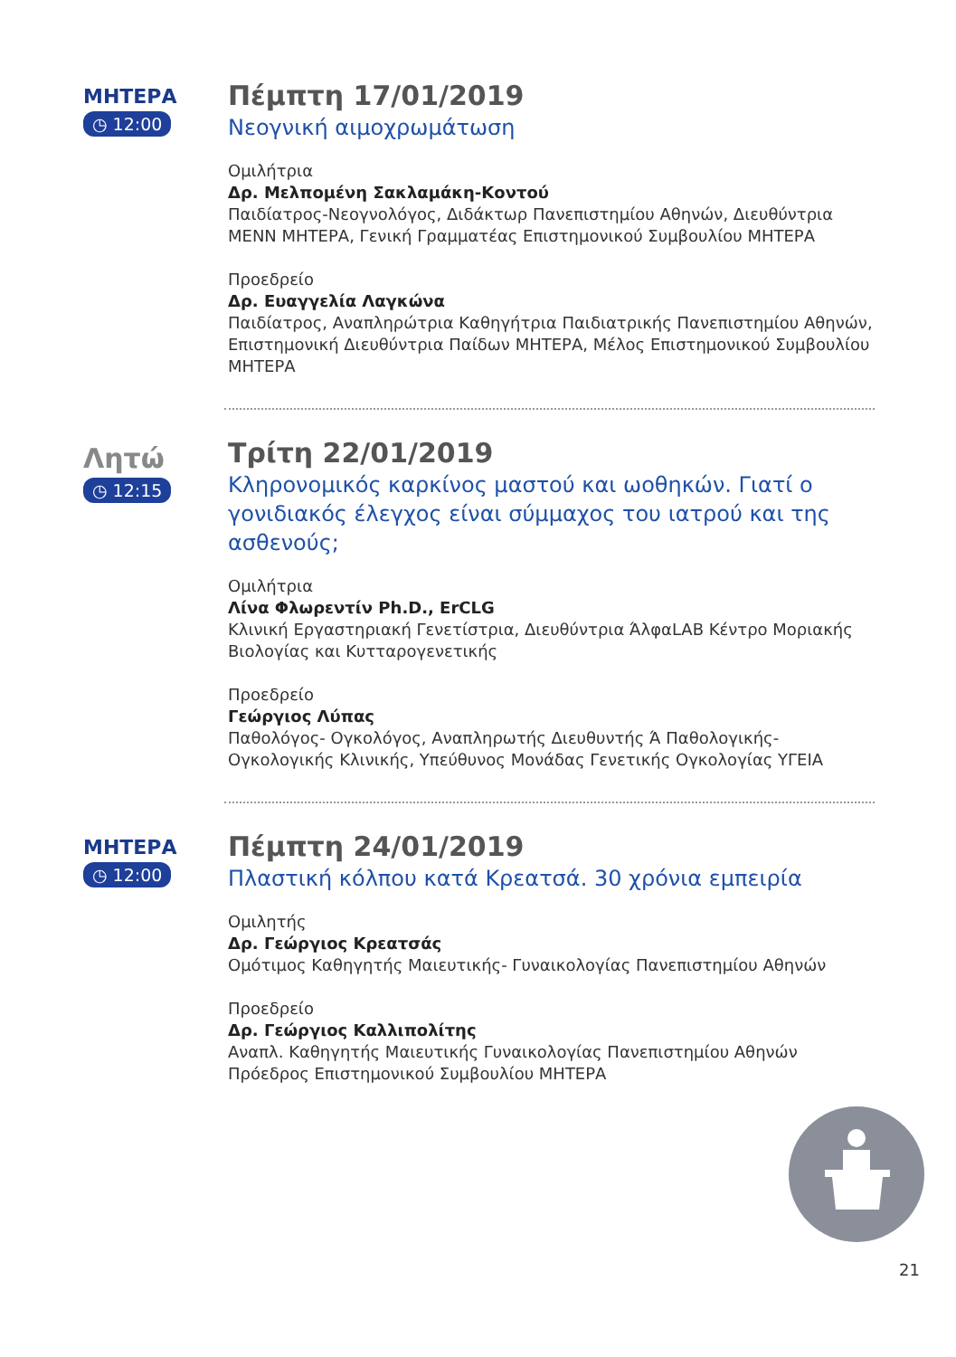ΜΗΤΕΡΑ
◷ 12:00
Πέμπτη 17/01/2019
Νεογνική αιμοχρωμάτωση
Ομιλήτρια
Δρ. Μελπομένη Σακλαμάκη-Κοντού
Παιδίατρος-Νεογνολόγος, Διδάκτωρ Πανεπιστημίου Αθηνών, Διευθύντρια ΜΕΝΝ ΜΗΤΕΡΑ, Γενική Γραμματέας Επιστημονικού Συμβουλίου ΜΗΤΕΡΑ
Προεδρείο
Δρ. Ευαγγελία Λαγκώνα
Παιδίατρος, Αναπληρώτρια Καθηγήτρια Παιδιατρικής Πανεπιστημίου Αθηνών, Επιστημονική Διευθύντρια Παίδων ΜΗΤΕΡΑ, Μέλος Επιστημονικού Συμβουλίου ΜΗΤΕΡΑ
Λητώ
◷ 12:15
Τρίτη 22/01/2019
Κληρονομικός καρκίνος μαστού και ωοθηκών. Γιατί ο γονιδιακός έλεγχος είναι σύμμαχος του ιατρού και της ασθενούς;
Ομιλήτρια
Λίνα Φλωρεντίν Ph.D., ErCLG
Κλινική Εργαστηριακή Γενετίστρια, Διευθύντρια ΆλφαLAB Κέντρο Μοριακής Βιολογίας και Κυτταρογενετικής
Προεδρείο
Γεώργιος Λύπας
Παθολόγος- Ογκολόγος, Αναπληρωτής Διευθυντής Ά Παθολογικής- Ογκολογικής Κλινικής, Υπεύθυνος Μονάδας Γενετικής Ογκολογίας ΥΓΕΙΑ
ΜΗΤΕΡΑ
◷ 12:00
Πέμπτη 24/01/2019
Πλαστική κόλπου κατά Κρεατσά. 30 χρόνια εμπειρία
Ομιλητής
Δρ. Γεώργιος Κρεατσάς
Ομότιμος Καθηγητής Μαιευτικής- Γυναικολογίας Πανεπιστημίου Αθηνών
Προεδρείο
Δρ. Γεώργιος Καλλιπολίτης
Αναπλ. Καθηγητής Μαιευτικής Γυναικολογίας Πανεπιστημίου Αθηνών Πρόεδρος Επιστημονικού Συμβουλίου ΜΗΤΕΡΑ
21